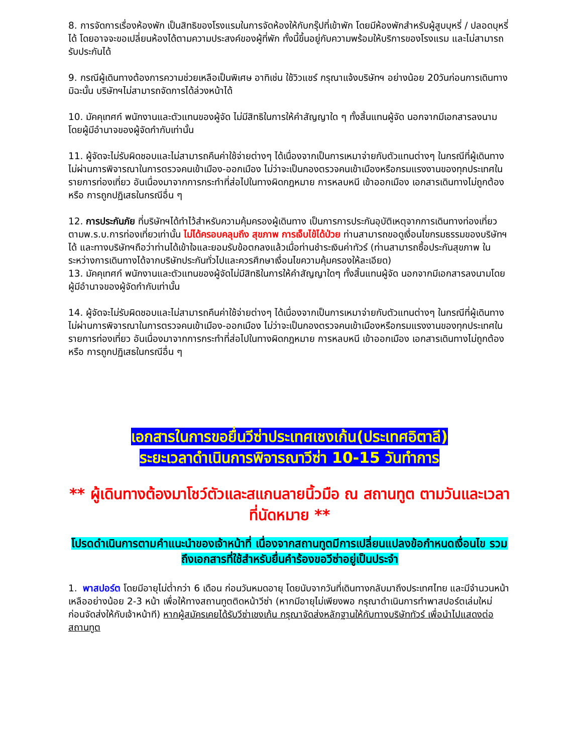8. การจัดการเรื่องห้องพัก เป็นสิทธิของโรงแรมในการจัดห้องให้กับกรุ๊ปที่เข้าพัก โดยมีห้องพักสำหรับผู้สูบบุหรี่ / ปลอดบุหรี่ได้ โดยอาจจะขอเปลี่ยนห้องได้ตามความประสงค์ของผู้ที่พัก ทั้งนี้ขึ้นอยู่กับความพร้อมให้บริการของโรงแรม และไม่สามารถรับประกันได้
9. กรณีผู้เดินทางต้องการความช่วยเหลือเป็นพิเศษ อาทิเช่น ใช้วิวแชร์ กรุณาแจ้งบริษัทฯ อย่างน้อย 20วันก่อนการเดินทาง มิฉะนั้น บริษัทฯไม่สามารถจัดการได้ล่วงหน้าได้
10. มัคคุเทศก์ พนักงานและตัวแทนของผู้จัด ไม่มีสิทธิในการให้คำสัญญาใด ๆ ทั้งสิ้นแทนผู้จัด นอกจากมีเอกสารลงนามโดยผู้มีอำนาจของผู้จัดกำกับเท่านั้น
11. ผู้จัดจะไม่รับผิดชอบและไม่สามารถคืนค่าใช้จ่ายต่างๆ ได้เนื่องจากเป็นการเหมาจ่ายกับตัวแทนต่างๆ ในกรณีที่ผู้เดินทางไม่ผ่านการพิจารณาในการตรวจคนเข้าเมือง-ออกเมือง ไม่ว่าจะเป็นกองตรวจคนเข้าเมืองหรือกรมแรงงานของทุกประเทศในรายการท่องเที่ยว อันเนื่องมาจากการกระทำที่ส่อไปในทางผิดกฎหมาย การหลบหนี เข้าออกเมือง เอกสารเดินทางไม่ถูกต้อง หรือ การถูกปฏิเสธในกรณีอื่น ๆ
12. การประกันภัย ที่บริษัทฯได้ทำไว้สำหรับความคุ้มครองผู้เดินทาง เป็นการการประกันอุบัติเหตุจากการเดินทางท่องเที่ยว ตามพ.ร.บ.การท่องเที่ยวเท่านั้น ไม่ได้ครอบคลุมถึง สุขภาพ การเจ็บไข้ได้ป่วย ท่านสามารถขอดูเงื่อนไขกรมธรรมของบริษัทฯได้ และทางบริษัทฯถือว่าท่านได้เข้าใจและยอมรับข้อตกลงแล้วเมื่อท่านชำระเงินค่าทัวร์ (ท่านสามารถซื้อประกันสุขภาพ ในระหว่างการเดินทางได้จากบริษัทประกันทั่วไปและควรศึกษาเงื่อนไขความคุ้มครองให้ละเอียด)
13. มัคคุเทศก์ พนักงานและตัวแทนของผู้จัดไม่มีสิทธิในการให้คำสัญญาใดๆ ทั้งสิ้นแทนผู้จัด นอกจากมีเอกสารลงนามโดยผู้มีอำนาจของผู้จัดกำกับเท่านั้น
14. ผู้จัดจะไม่รับผิดชอบและไม่สามารถคืนค่าใช้จ่ายต่างๆ ได้เนื่องจากเป็นการเหมาจ่ายกับตัวแทนต่างๆ ในกรณีที่ผู้เดินทางไม่ผ่านการพิจารณาในการตรวจคนเข้าเมือง-ออกเมือง ไม่ว่าจะเป็นกองตรวจคนเข้าเมืองหรือกรมแรงงานของทุกประเทศในรายการท่องเที่ยว อันเนื่องมาจากการกระทำที่ส่อไปในทางผิดกฎหมาย การหลบหนี เข้าออกเมือง เอกสารเดินทางไม่ถูกต้อง หรือ การถูกปฏิเสธในกรณีอื่น ๆ
เอกสารในการขอยื่นวีซ่าประเทศเชงเก้น(ประเทศอิตาลี)
ระยะเวลาดำเนินการพิจารณาวีซ่า 10-15 วันทำการ
** ผู้เดินทางต้องมาโชว์ตัวและสแกนลายนิ้วมือ ณ สถานทูต ตามวันและเวลาที่นัดหมาย **
โปรดดำเนินการตามคำแนะนำของเจ้าหน้าที่ เนื่องจากสถานทูตมีการเปลี่ยนแปลงข้อกำหนดเงื่อนไข รวมถึงเอกสารที่ใช้สำหรับยื่นคำร้องขอวีซ่าอยู่เป็นประจำ
1. พาสปอร์ต โดยมีอายุไม่ต่ำกว่า 6 เดือน ก่อนวันหมดอายุ โดยนับจากวันที่เดินทางกลับมาถึงประเทศไทย และมีจำนวนหน้าเหลืออย่างน้อย 2-3 หน้า เพื่อให้ทางสถานทูตติดหน้าวีซ่า (หากมีอายุไม่เพียงพอ กรุณาดำเนินการทำพาสปอร์ตเล่มใหม่ ก่อนจัดส่งให้กับเจ้าหน้าที) หากผู้สมัครเคยได้รับวีซ่าเชงเก้น กรุณาจัดส่งหลักฐานให้กับทางบริษัททัวร์ เพื่อนำไปแสดงต่อสถานทูต